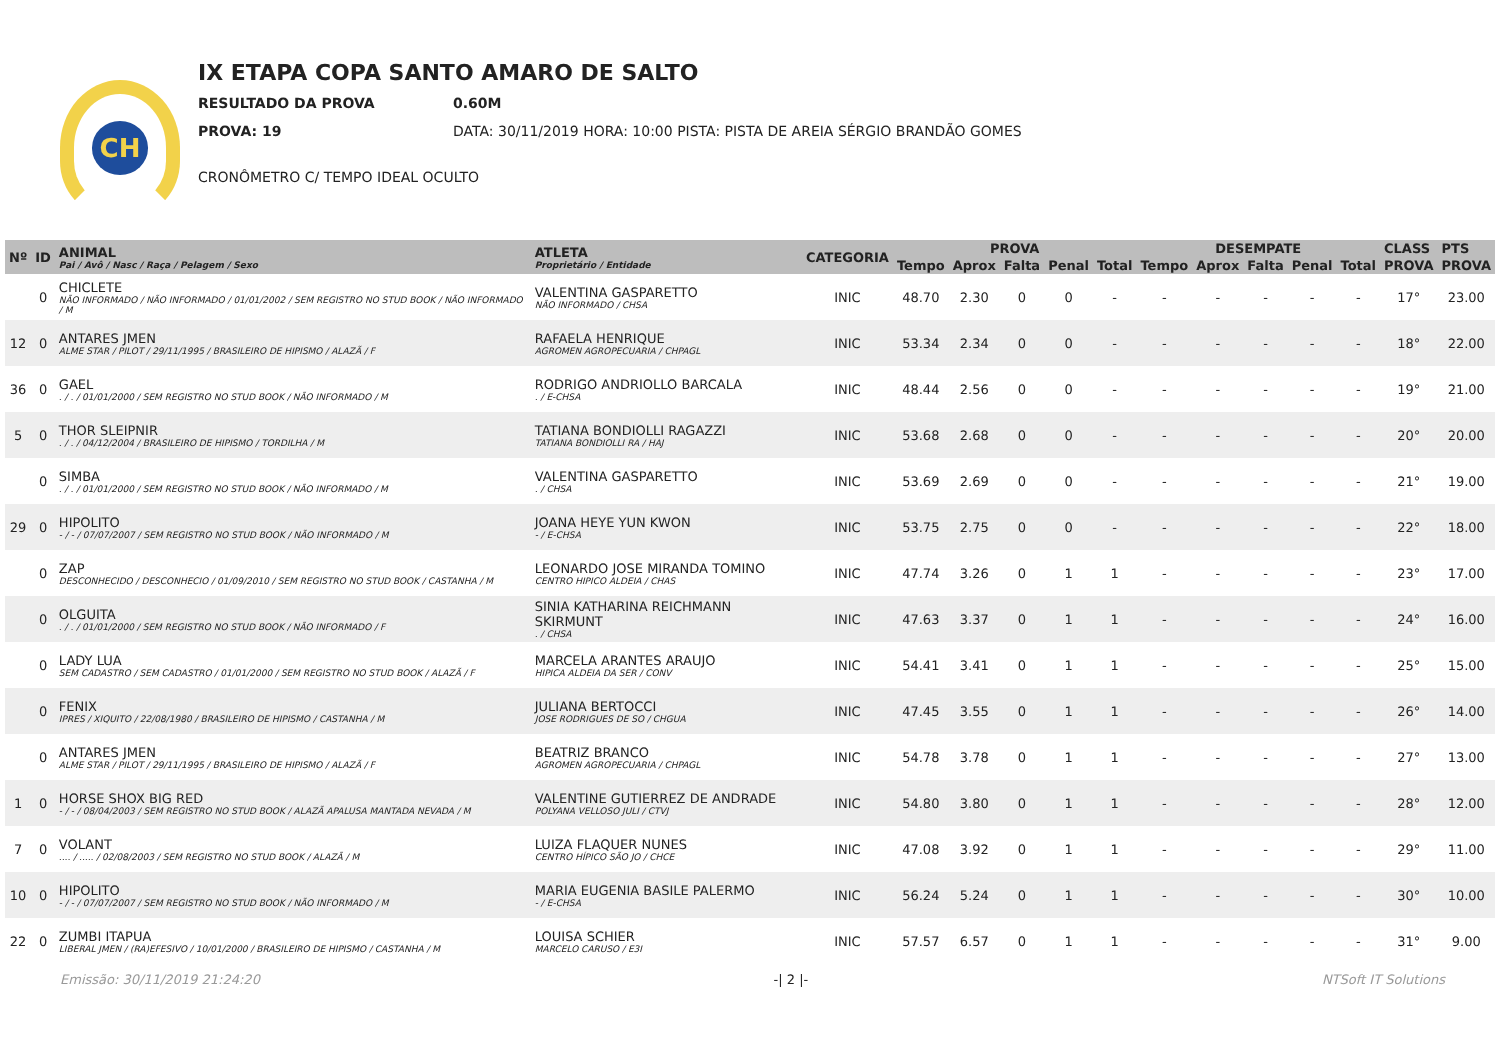CH
IX ETAPA COPA SANTO AMARO DE SALTO
RESULTADO DA PROVA 0.60M
PROVA: 19 DATA: 30/11/2019 HORA: 10:00 PISTA: PISTA DE AREIA SÉRGIO BRANDÃO GOMES
CRONÔMETRO C/ TEMPO IDEAL OCULTO
| Nº | ID | ANIMAL Pai / Avô / Nasc / Raça / Pelagem / Sexo | ATLETA Proprietário / Entidade | CATEGORIA | PROVA | | | | | DESEMPATE | | | | | CLASS | PTS |
| --- | --- | --- | --- | --- | --- | --- | --- | --- | --- | --- | --- | --- | --- | --- | --- | --- |
| | | | | | Tempo | Aprox | Falta | Penal | Total | Tempo | Aprox | Falta | Penal | Total | PROVA | PROVA |
| | 0 | CHICLETE NÃO INFORMADO / NÃO INFORMADO / 01/01/2002 / SEM REGISTRO NO STUD BOOK / NÃO INFORMADO / M | VALENTINA GASPARETTO NÃO INFORMADO / CHSA | INIC | 48.70 | 2.30 | 0 | 0 | - | - | - | - | - | - | 17° | 23.00 |
| 12 | 0 | ANTARES JMEN ALME STAR / PILOT / 29/11/1995 / BRASILEIRO DE HIPISMO / ALAZÃ / F | RAFAELA HENRIQUE AGROMEN AGROPECUARIA / CHPAGL | INIC | 53.34 | 2.34 | 0 | 0 | - | - | - | - | - | - | 18° | 22.00 |
| 36 | 0 | GAEL . / . / 01/01/2000 / SEM REGISTRO NO STUD BOOK / NÃO INFORMADO / M | RODRIGO ANDRIOLLO BARCALA . / E-CHSA | INIC | 48.44 | 2.56 | 0 | 0 | - | - | - | - | - | - | 19° | 21.00 |
| 5 | 0 | THOR SLEIPNIR . / . / 04/12/2004 / BRASILEIRO DE HIPISMO / TORDILHA / M | TATIANA BONDIOLLI RAGAZZI TATIANA BONDIOLLI RA / HAJ | INIC | 53.68 | 2.68 | 0 | 0 | - | - | - | - | - | - | 20° | 20.00 |
| | 0 | SIMBA . / . / 01/01/2000 / SEM REGISTRO NO STUD BOOK / NÃO INFORMADO / M | VALENTINA GASPARETTO . / CHSA | INIC | 53.69 | 2.69 | 0 | 0 | - | - | - | - | - | - | 21° | 19.00 |
| 29 | 0 | HIPOLITO - / - / 07/07/2007 / SEM REGISTRO NO STUD BOOK / NÃO INFORMADO / M | JOANA HEYE YUN KWON - / E-CHSA | INIC | 53.75 | 2.75 | 0 | 0 | - | - | - | - | - | - | 22° | 18.00 |
| | 0 | ZAP DESCONHECIDO / DESCONHECIO / 01/09/2010 / SEM REGISTRO NO STUD BOOK / CASTANHA / M | LEONARDO JOSE MIRANDA TOMINO CENTRO HIPICO ALDEIA / CHAS | INIC | 47.74 | 3.26 | 0 | 1 | 1 | - | - | - | - | - | 23° | 17.00 |
| | 0 | OLGUITA . / . / 01/01/2000 / SEM REGISTRO NO STUD BOOK / NÃO INFORMADO / F | SINIA KATHARINA REICHMANN SKIRMUNT . / CHSA | INIC | 47.63 | 3.37 | 0 | 1 | 1 | - | - | - | - | - | 24° | 16.00 |
| | 0 | LADY LUA SEM CADASTRO / SEM CADASTRO / 01/01/2000 / SEM REGISTRO NO STUD BOOK / ALAZÃ / F | MARCELA ARANTES ARAUJO HIPICA ALDEIA DA SER / CONV | INIC | 54.41 | 3.41 | 0 | 1 | 1 | - | - | - | - | - | 25° | 15.00 |
| | 0 | FENIX IPRES / XIQUITO / 22/08/1980 / BRASILEIRO DE HIPISMO / CASTANHA / M | JULIANA BERTOCCI JOSE RODRIGUES DE SO / CHGUA | INIC | 47.45 | 3.55 | 0 | 1 | 1 | - | - | - | - | - | 26° | 14.00 |
| | 0 | ANTARES JMEN ALME STAR / PILOT / 29/11/1995 / BRASILEIRO DE HIPISMO / ALAZÃ / F | BEATRIZ BRANCO AGROMEN AGROPECUARIA / CHPAGL | INIC | 54.78 | 3.78 | 0 | 1 | 1 | - | - | - | - | - | 27° | 13.00 |
| 1 | 0 | HORSE SHOX BIG RED - / - / 08/04/2003 / SEM REGISTRO NO STUD BOOK / ALAZÃ APALUSA MANTADA NEVADA / M | VALENTINE GUTIERREZ DE ANDRADE POLYANA VELLOSO JULI / CTVJ | INIC | 54.80 | 3.80 | 0 | 1 | 1 | - | - | - | - | - | 28° | 12.00 |
| 7 | 0 | VOLANT .... / ..... / 02/08/2003 / SEM REGISTRO NO STUD BOOK / ALAZÃ / M | LUIZA FLAQUER NUNES CENTRO HÍPICO SÃO JO / CHCE | INIC | 47.08 | 3.92 | 0 | 1 | 1 | - | - | - | - | - | 29° | 11.00 |
| 10 | 0 | HIPOLITO - / - / 07/07/2007 / SEM REGISTRO NO STUD BOOK / NÃO INFORMADO / M | MARIA EUGENIA BASILE PALERMO - / E-CHSA | INIC | 56.24 | 5.24 | 0 | 1 | 1 | - | - | - | - | - | 30° | 10.00 |
| 22 | 0 | ZUMBI ITAPUA LIBERAL JMEN / (RA)EFESIVO / 10/01/2000 / BRASILEIRO DE HIPISMO / CASTANHA / M | LOUISA SCHIER MARCELO CARUSO / E3I | INIC | 57.57 | 6.57 | 0 | 1 | 1 | - | - | - | - | - | 31° | 9.00 |
Emissão: 30/11/2019 21:24:20 -| 2 |- NTSoft IT Solutions